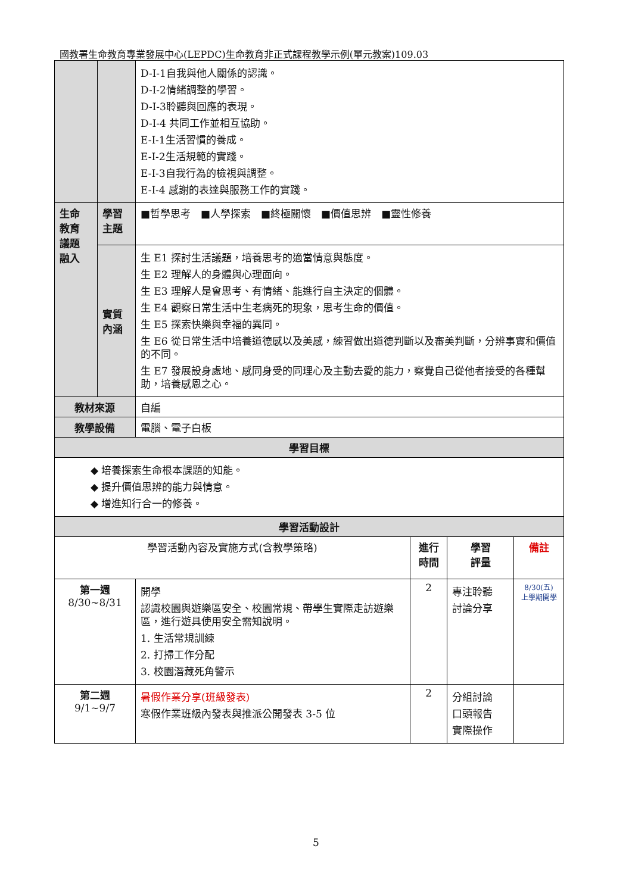國教署生命教育專業發展中心(LEPDC)生命教育非正式課程教學示例(單元教案)109.03
| | | D-I-1自我與他人關係的認識。 D-I-2情緒調整的學習。 D-I-3聆聽與回應的表現。 D-I-4 共同工作並相互協助。 E-I-1生活習慣的養成。 E-I-2生活規範的實踐。 E-I-3自我行為的檢視與調整。 E-I-4 感謝的表達與服務工作的實踐。 | | | |
| 生命 教育 議題 融入 | 學習 主題 | ■哲學思考 ■人學探索 ■終極關懷 ■價值思辨 ■靈性修養 | | | |
| | 實質 內涵 | 生 E1 探討生活議題，培養思考的適當情意與態度。 生 E2 理解人的身體與心理面向。 生 E3 理解人是會思考、有情緒、能進行自主決定的個體。 生 E4 觀察日常生活中生老病死的現象，思考生命的價值。 生 E5 探索快樂與幸福的異同。 生 E6 從日常生活中培養道德感以及美感，練習做出道德判斷以及審美判斷，分辨事實和價值的不同。 生 E7 發展設身處地、感同身受的同理心及主動去愛的能力，察覺自己從他者接受的各種幫助，培養感恩之心。 | | | |
| 教材來源 | | 自編 | | | |
| 教學設備 | | 電腦、電子白板 | | | |
| 學習目標 | | | | | |
| ◆ 培養探索生命根本課題的知能。 ◆ 提升價值思辨的能力與情意。 ◆ 增進知行合一的修養。 | | | | | |
| 學習活動設計 | | | | | |
| 學習活動內容及實施方式(含教學策略) | | | 進行 時間 | 學習 評量 | 備註 |
| 第一週 8/30~8/31 | | 開學 認識校園與遊樂區安全、校園常規、帶學生實際走訪遊樂區，進行遊具使用安全需知說明。 1. 生活常規訓練 2. 打掃工作分配 3. 校園潛藏死角警示 | 2 | 專注聆聽 討論分享 | 8/30(五) 上學期開學 |
| 第二週 9/1~9/7 | | 暑假作業分享(班級發表) 寒假作業班級內發表與推派公開發表 3-5 位 | 2 | 分組討論 口頭報告 實際操作 | |
5